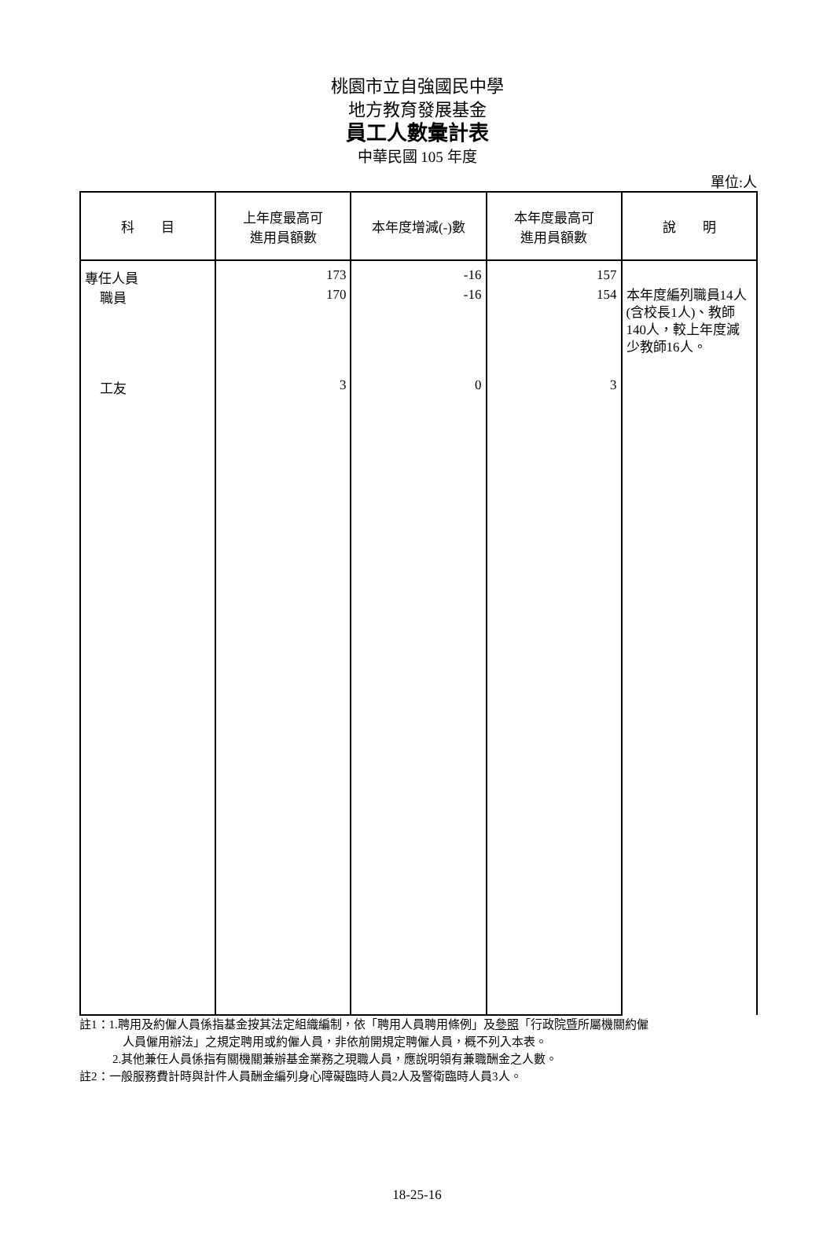桃園市立自強國民中學
地方教育發展基金
員工人數彙計表
中華民國 105 年度
單位:人
| 科 目 | 上年度最高可 進用員額數 | 本年度增減(-)數 | 本年度最高可 進用員額數 | 說 明 |
| --- | --- | --- | --- | --- |
| 專任人員 | 173 | -16 | 157 | |
| 職員 | 170 | -16 | 154 | 本年度編列職員14人(含校長1人)、教師140人，較上年度減少教師16人。 |
| 工友 | 3 | 0 | 3 | |
註1：1.聘用及約僱人員係指基金按其法定組織編制，依「聘用人員聘用條例」及參照「行政院暨所屬機關約僱
人員僱用辦法」之規定聘用或約僱人員，非依前開規定聘僱人員，概不列入本表。
2.其他兼任人員係指有關機關兼辦基金業務之現職人員，應說明領有兼職酬金之人數。
註2：一般服務費計時與計件人員酬金編列身心障礙臨時人員2人及警衛臨時人員3人。
18-25-16